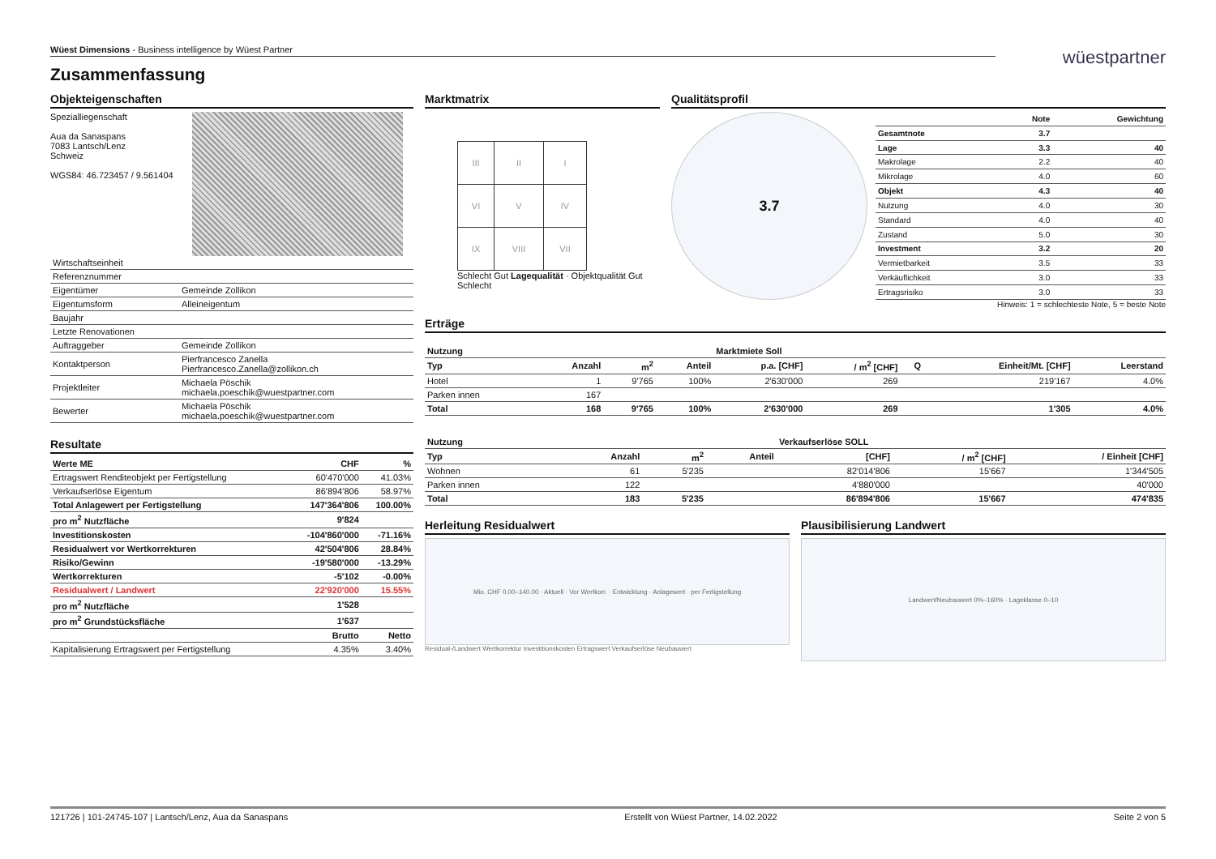Wüest Dimensions - Business intelligence by Wüest Partner
wüestpartner
Zusammenfassung
Objekteigenschaften
Spezialliegenschaft
Aua da Sanaspans
7083 Lantsch/Lenz
Schweiz
WGS84: 46.723457 / 9.561404
| Wirtschaftseinheit | |
| Referenznummer | |
| Eigentümer | Gemeinde Zollikon |
| Eigentumsform | Alleineigentum |
| Baujahr | |
| Letzte Renovationen | |
| Auftraggeber | Gemeinde Zollikon |
| Kontaktperson | Pierfrancesco Zanella Pierfrancesco.Zanella@zollikon.ch |
| Projektleiter | Michaela Pöschik michaela.poeschik@wuestpartner.com |
| Bewerter | Michaela Pöschik michaela.poeschik@wuestpartner.com |
Resultate
| Werte ME | CHF | % |
| Ertragswert Renditeobjekt per Fertigstellung | 60'470'000 | 41.03% |
| Verkaufserlöse Eigentum | 86'894'806 | 58.97% |
| Total Anlagewert per Fertigstellung | 147'364'806 | 100.00% |
| pro m<sup>2</sup> Nutzfläche | 9'824 | |
| Investitionskosten | -104'860'000 | -71.16% |
| Residualwert vor Wertkorrekturen | 42'504'806 | 28.84% |
| Risiko/Gewinn | -19'580'000 | -13.29% |
| Wertkorrekturen | -5'102 | -0.00% |
| Residualwert / Landwert | 22'920'000 | 15.55% |
| pro m<sup>2</sup> Nutzfläche | 1'528 | |
| pro m<sup>2</sup> Grundstücksfläche | 1'637 | |
| | Brutto | Netto |
| Kapitalisierung Ertragswert per Fertigstellung | 4.35% | 3.40% |
Marktmatrix
| III | II | I |
| VI | V | IV |
| IX | VIII | VII |
Schlecht Gut Lagequalität · Objektqualität Gut Schlecht
Qualitätsprofil
3.7
| | Note | Gewichtung |
| Gesamtnote | 3.7 | |
| Lage | 3.3 | 40 |
| Makrolage | 2.2 | 40 |
| Mikrolage | 4.0 | 60 |
| Objekt | 4.3 | 40 |
| Nutzung | 4.0 | 30 |
| Standard | 4.0 | 40 |
| Zustand | 5.0 | 30 |
| Investment | 3.2 | 20 |
| Vermietbarkeit | 3.5 | 33 |
| Verkäuflichkeit | 3.0 | 33 |
| Ertragsrisiko | 3.0 | 33 |
Hinweis: 1 = schlechteste Note, 5 = beste Note
Erträge
| Nutzung | | | | Marktmiete Soll | | | | |
| Typ | Anzahl | m<sup>2</sup> | Anteil | p.a. [CHF] | / m<sup>2</sup> [CHF] | Q | Einheit/Mt. [CHF] | Leerstand |
| Hotel | 1 | 9'765 | 100% | 2'630'000 | 269 | | 219'167 | 4.0% |
| Parken innen | 167 | | | | | | | |
| Total | 168 | 9'765 | 100% | 2'630'000 | 269 | | 1'305 | 4.0% |
| Nutzung | | | | Verkaufserlöse SOLL | | |
| Typ | Anzahl | m<sup>2</sup> | Anteil | [CHF] | / m<sup>2</sup> [CHF] | / Einheit [CHF] |
| Wohnen | 61 | 5'235 | | 82'014'806 | 15'667 | 1'344'505 |
| Parken innen | 122 | | | 4'880'000 | | 40'000 |
| Total | 183 | 5'235 | | 86'894'806 | 15'667 | 474'835 |
Herleitung Residualwert
Mio. CHF 0.00–140.00 · Aktuell · Vor Wertkorr. · Entwicklung · Anlagewert · per Fertigstellung
Residual-/Landwert Wertkorrektur Investitionskosten Ertragswert Verkaufserlöse Neubauwert
Plausibilisierung Landwert
Landwert/Neubauwert 0%–160% · Lageklasse 0–10
121726 | 101-24745-107 | Lantsch/Lenz, Aua da Sanaspans Erstellt von Wüest Partner, 14.02.2022 Seite 2 von 5